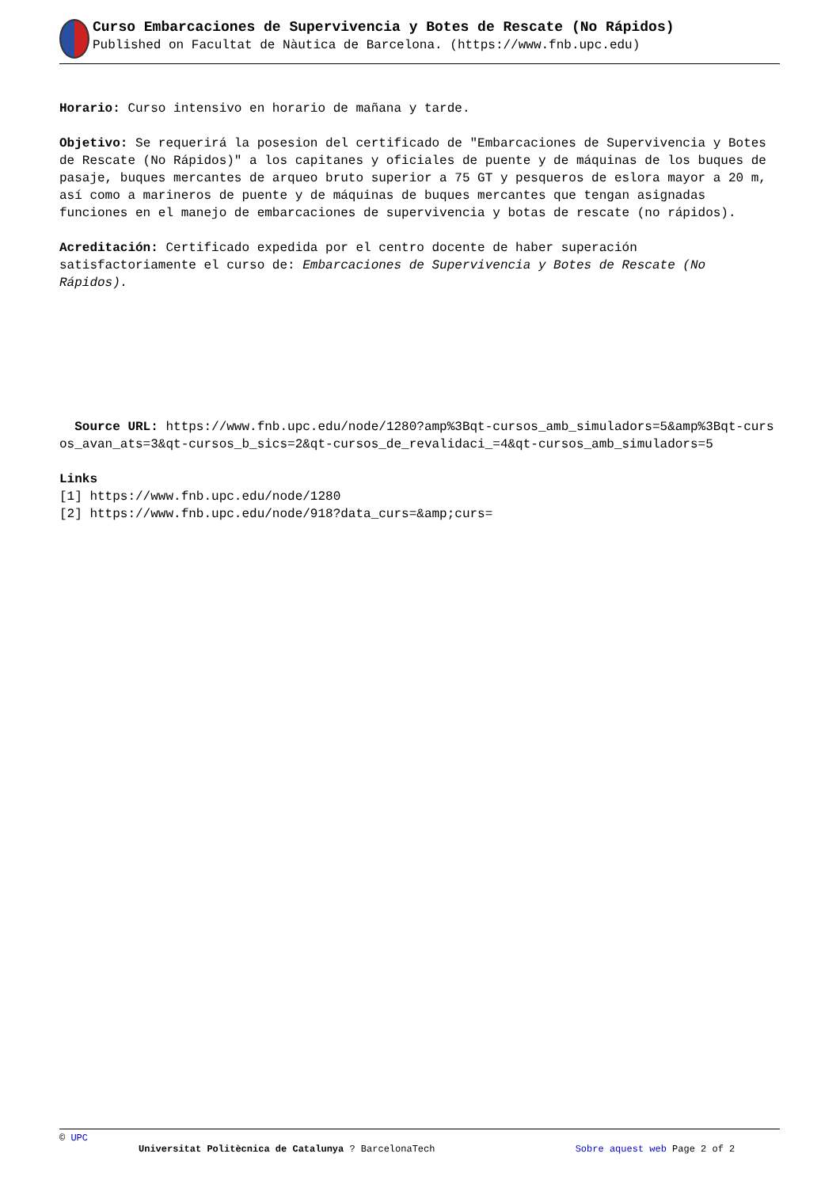Curso Embarcaciones de Supervivencia y Botes de Rescate (No Rápidos)
Published on Facultat de Nàutica de Barcelona. (https://www.fnb.upc.edu)
Horario: Curso intensivo en horario de mañana y tarde.
Objetivo: Se requerirá la posesion del certificado de "Embarcaciones de Supervivencia y Botes de Rescate (No Rápidos)" a los capitanes y oficiales de puente y de máquinas de los buques de pasaje, buques mercantes de arqueo bruto superior a 75 GT y pesqueros de eslora mayor a 20 m, así como a marineros de puente y de máquinas de buques mercantes que tengan asignadas funciones en el manejo de embarcaciones de supervivencia y botas de rescate (no rápidos).
Acreditación: Certificado expedida por el centro docente de haber superación satisfactoriamente el curso de: Embarcaciones de Supervivencia y Botes de Rescate (No Rápidos).
Source URL: https://www.fnb.upc.edu/node/1280?amp%3Bqt-cursos_amb_simuladors=5&amp%3Bqt-cursos_avan_ats=3&qt-cursos_b_sics=2&qt-cursos_de_revalidaci_=4&qt-cursos_amb_simuladors=5
Links
[1] https://www.fnb.upc.edu/node/1280
[2] https://www.fnb.upc.edu/node/918?data_curs=&amp;curs=
© UPC
Universitat Politècnica de Catalunya ? BarcelonaTech Sobre aquest web Page 2 of 2